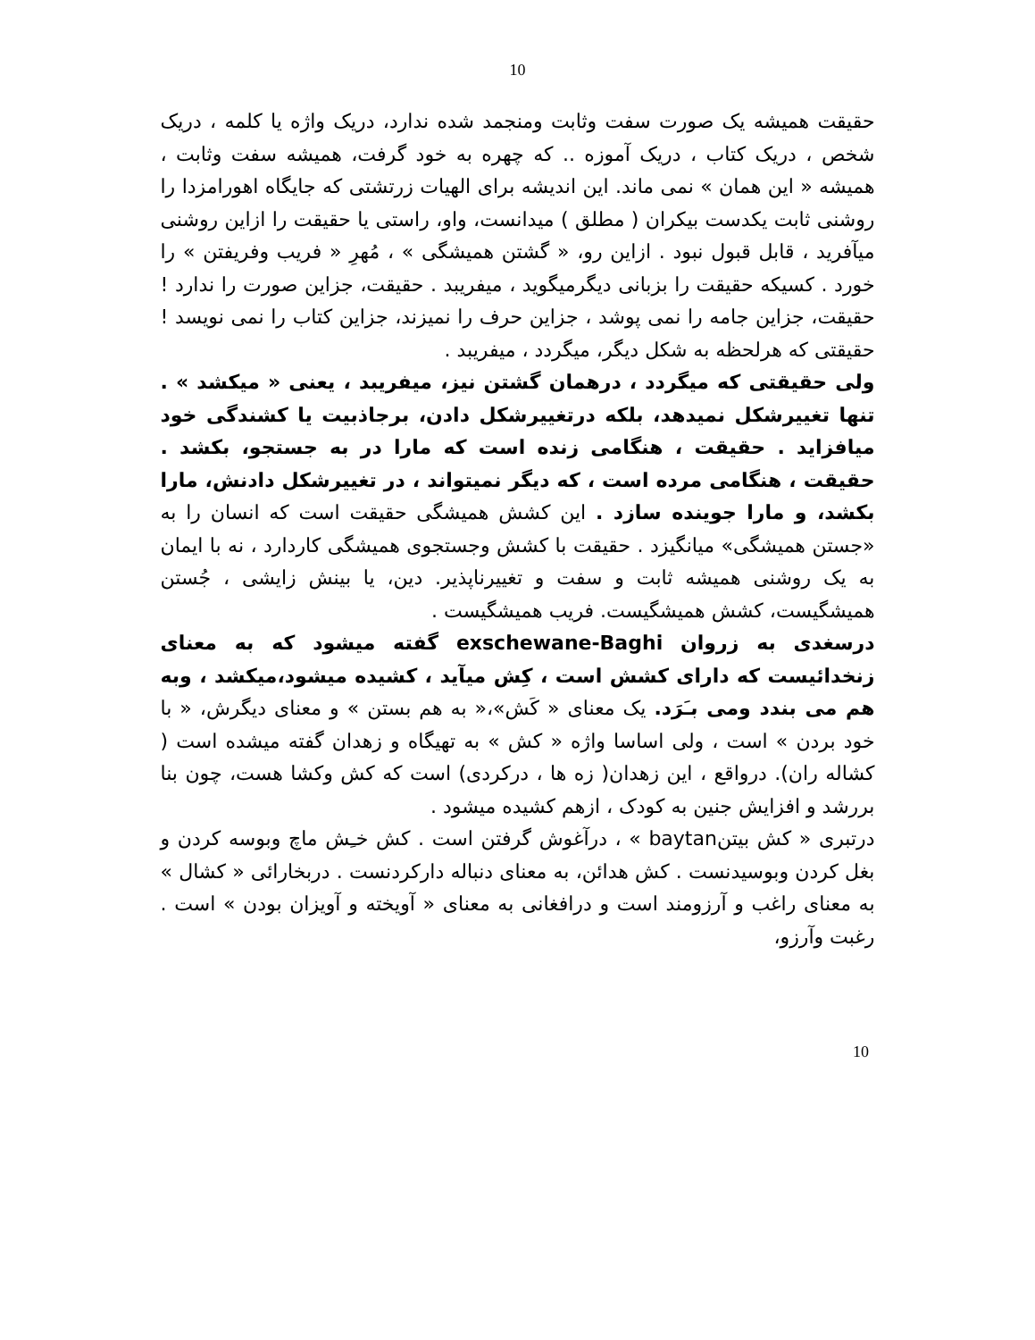10
حقیقت همیشه یک صورت سفت وثابت ومنجمد شده ندارد، دریک واژه یا کلمه ، دریک شخص ، دریک کتاب ، دریک آموزه .. که چهره به خود گرفت، همیشه سفت وثابت ، همیشه « این همان » نمی ماند. این اندیشه برای الهیات زرتشتی که جایگاه اهورامزدا را روشنی ثابت یکدست بیکران ( مطلق ) میدانست، واو، راستی یا حقیقت را ازاین روشنی میآفرید ، قابل قبول نبود . ازاین رو، « گشتن همیشگی » ، مُهرِ « فریب وفریفتن » را خورد . کسیکه حقیقت را بزبانی دیگرمیگوید ، میفریبد . حقیقت، جزاین صورت را ندارد ! حقیقت، جزاین جامه را نمی پوشد ، جزاین حرف را نمیزند، جزاین کتاب را نمی نویسد ! حقیقتی که هرلحظه به شکل دیگر، میگردد ، میفریبد .
ولی حقیقتی که میگردد ، درهمان گشتن نیز، میفریبد ، یعنی « میکشد » . تنها تغییرشکل نمیدهد، بلکه درتغییرشکل دادن، برجاذبیت یا کشندگی خود میافزاید . حقیقت ، هنگامی زنده است که مارا در به جستجو، بکشد . حقیقت ، هنگامی مرده است ، که دیگر نمیتواند ، در تغییرشکل دادنش، مارا بکشد، و مارا جوینده سازد . این کشش همیشگی حقیقت است که انسان را به «جستن همیشگی» میانگیزد . حقیقت با کشش وجستجوی همیشگی کاردارد ، نه با ایمان به یک روشنی همیشه ثابت و سفت و تغییرناپذیر. دین، یا بینش زایشی ، جُستن همیشگیست، کشش همیشگیست. فریب همیشگیست .
درسغدی به زروان exschewane-Baghi گفته میشود که به معنای زنخدائیست که دارای کشش است ، کِش میآید ، کشیده میشود،میکشد ، وبه هم می بندد ومی بـَرَد. یک معنای « کَش»،« به هم بستن » و معنای دیگرش، « با خود بردن » است ، ولی اساسا واژه « کش » به تهیگاه و زهدان گفته میشده است ( کشاله ران). درواقع ، این زهدان( زه ها ، درکردی) است که کش وکشا هست، چون بنا بررشد و افزایش جنین به کودک ، ازهم کشیده میشود .
درتبری « کش بیتنbaytan » ، درآغوش گرفتن است . کش خـِش ماچ وبوسه کردن و بغل کردن وبوسیدنست . کش هدائن، به معنای دنباله دارکردنست . دربخارائی « کشال » به معنای راغب و آرزومند است و درافغانی به معنای « آویخته و آویزان بودن » است . رغبت وآرزو،
10